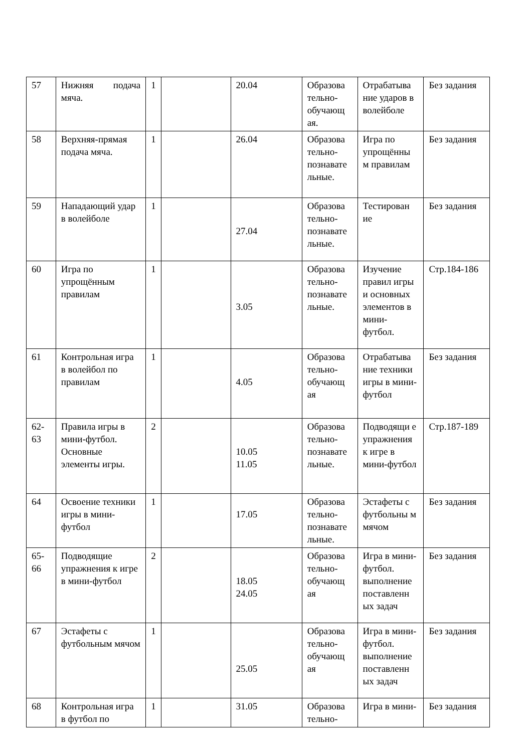| 57 | Нижняя подача мяча. | 1 | | 20.04 | Образова тельно-обучающ ая. | Отрабатыва ние ударов в волейболе | Без задания |
| 58 | Верхняя-прямая подача мяча. | 1 | | 26.04 | Образова тельно-познавате льные. | Игра по упрощённы м правилам | Без задания |
| 59 | Нападающий удар в волейболе | 1 | | 27.04 | Образова тельно-познавате льные. | Тестирован ие | Без задания |
| 60 | Игра по упрощённым правилам | 1 | | 3.05 | Образова тельно-познавате льные. | Изучение правил игры и основных элементов в мини-футбол. | Стр.184-186 |
| 61 | Контрольная игра в волейбол по правилам | 1 | | 4.05 | Образова тельно-обучающ ая | Отрабатыва ние техники игры в мини-футбол | Без задания |
| 62-63 | Правила игры в мини-футбол. Основные элементы игры. | 2 | | 10.05 11.05 | Образова тельно-познавате льные. | Подводящи е упражнения к игре в мини-футбол | Стр.187-189 |
| 64 | Освоение техники игры в мини-футбол | 1 | | 17.05 | Образова тельно-познавате льные. | Эстафеты с футбольны м мячом | Без задания |
| 65-66 | Подводящие упражнения к игре в мини-футбол | 2 | | 18.05 24.05 | Образова тельно-обучающ ая | Игра в мини-футбол. выполнение поставленн ых задач | Без задания |
| 67 | Эстафеты с футбольным мячом | 1 | | 25.05 | Образова тельно-обучающ ая | Игра в мини-футбол. выполнение поставленн ых задач | Без задания |
| 68 | Контрольная игра в футбол по | 1 | | 31.05 | Образова тельно- | Игра в мини- | Без задания |